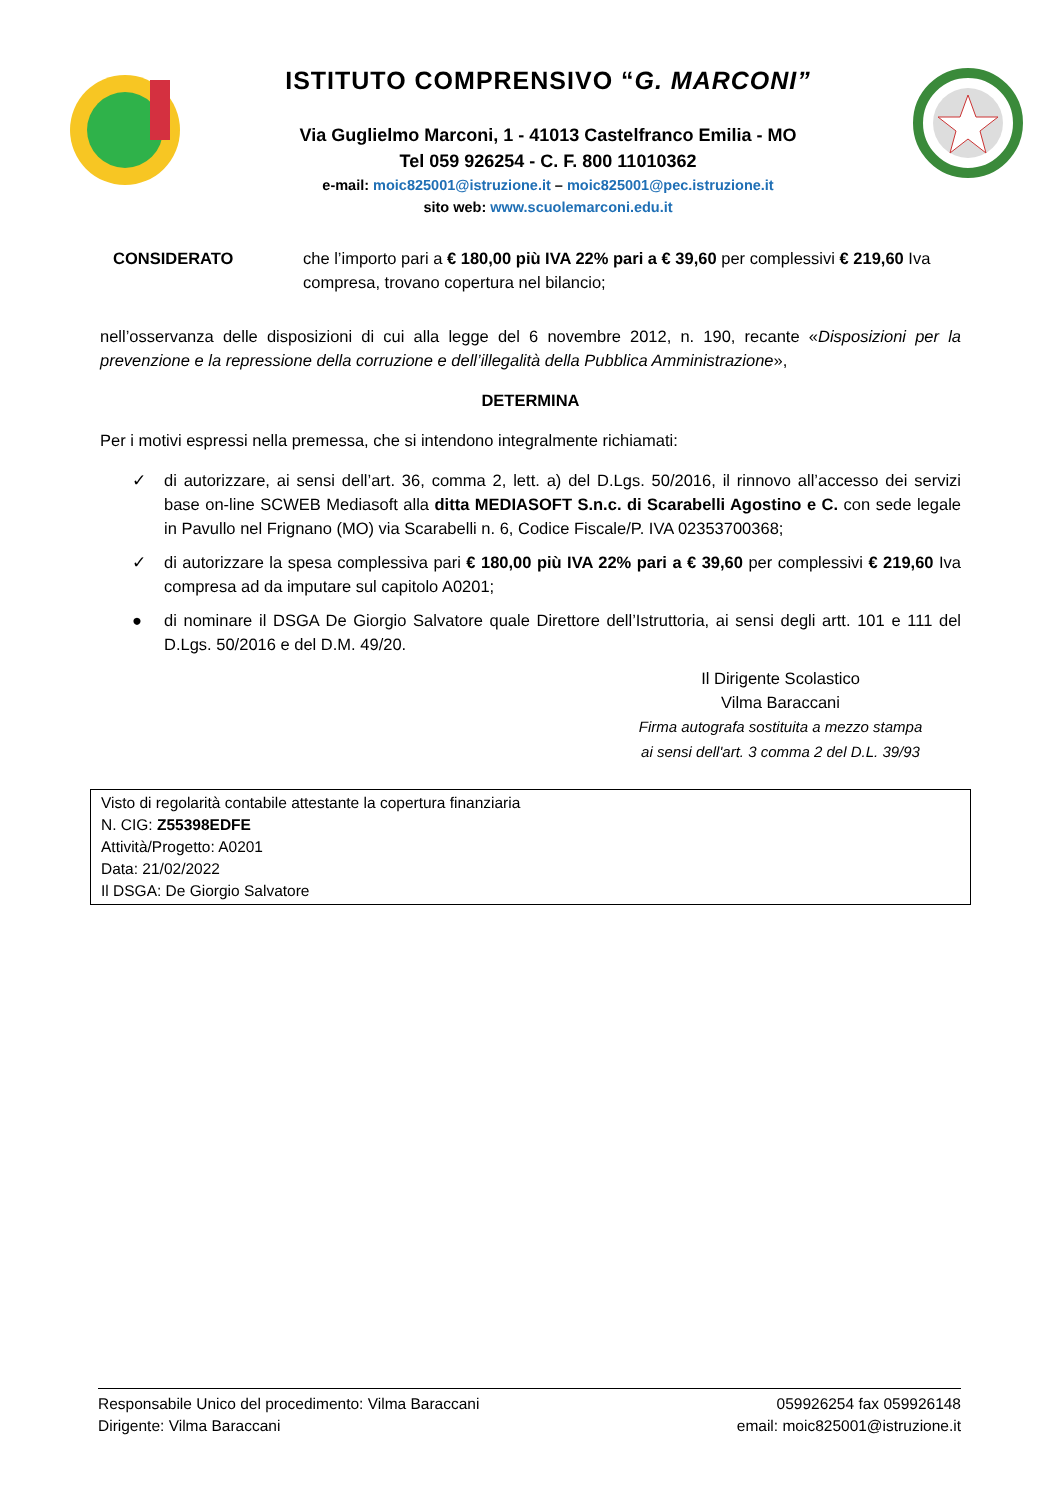ISTITUTO COMPRENSIVO “G. MARCONI”
Via Guglielmo Marconi, 1 - 41013 Castelfranco Emilia - MO
Tel 059 926254 - C. F. 800 11010362
e-mail: moic825001@istruzione.it – moic825001@pec.istruzione.it
sito web: www.scuolemarconi.edu.it
CONSIDERATO che l’importo pari a € 180,00 più IVA 22% pari a € 39,60 per complessivi € 219,60 Iva compresa, trovano copertura nel bilancio;
nell’osservanza delle disposizioni di cui alla legge del 6 novembre 2012, n. 190, recante «Disposizioni per la prevenzione e la repressione della corruzione e dell’illegalità della Pubblica Amministrazione»,
DETERMINA
Per i motivi espressi nella premessa, che si intendono integralmente richiamati:
✓ di autorizzare, ai sensi dell’art. 36, comma 2, lett. a) del D.Lgs. 50/2016, il rinnovo all’accesso dei servizi base on-line SCWEB Mediasoft alla ditta MEDIASOFT S.n.c. di Scarabelli Agostino e C. con sede legale in Pavullo nel Frignano (MO) via Scarabelli n. 6, Codice Fiscale/P. IVA 02353700368;
✓ di autorizzare la spesa complessiva pari € 180,00 più IVA 22% pari a € 39,60 per complessivi € 219,60 Iva compresa ad da imputare sul capitolo A0201;
● di nominare il DSGA De Giorgio Salvatore quale Direttore dell’Istruttoria, ai sensi degli artt. 101 e 111 del D.Lgs. 50/2016 e del D.M. 49/20.
Il Dirigente Scolastico
Vilma Baraccani
Firma autografa sostituita a mezzo stampa
ai sensi dell'art. 3 comma 2 del D.L. 39/93
Visto di regolarità contabile attestante la copertura finanziaria
N. CIG: Z55398EDFE
Attività/Progetto: A0201
Data: 21/02/2022
Il DSGA: De Giorgio Salvatore
Responsabile Unico del procedimento: Vilma Baraccani
Dirigente: Vilma Baraccani
059926254 fax 059926148
email: moic825001@istruzione.it